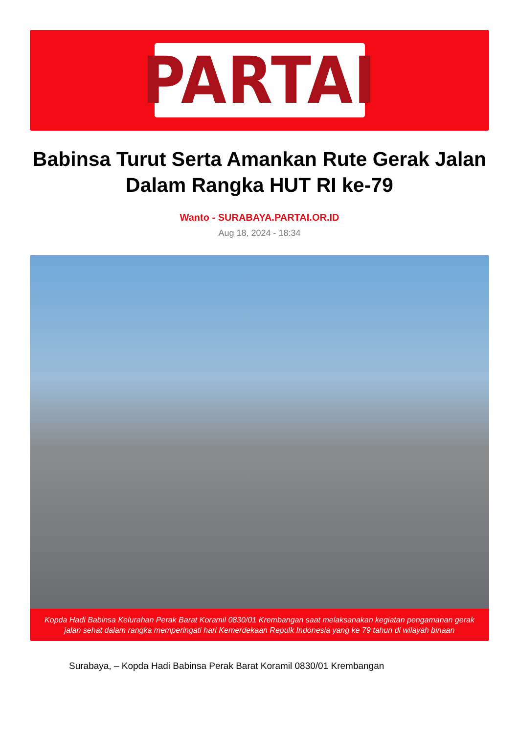PARTAI
Babinsa Turut Serta Amankan Rute Gerak Jalan Dalam Rangka HUT RI ke-79
Wanto - SURABAYA.PARTAI.OR.ID
Aug 18, 2024 - 18:34
Kopda Hadi Babinsa Kelurahan Perak Barat Koramil 0830/01 Krembangan saat melaksanakan kegiatan pengamanan gerak jalan sehat dalam rangka memperingati hari Kemerdekaan Repulk Indonesia yang ke 79 tahun di wilayah binaan
Surabaya, – Kopda Hadi Babinsa Perak Barat Koramil 0830/01 Krembangan